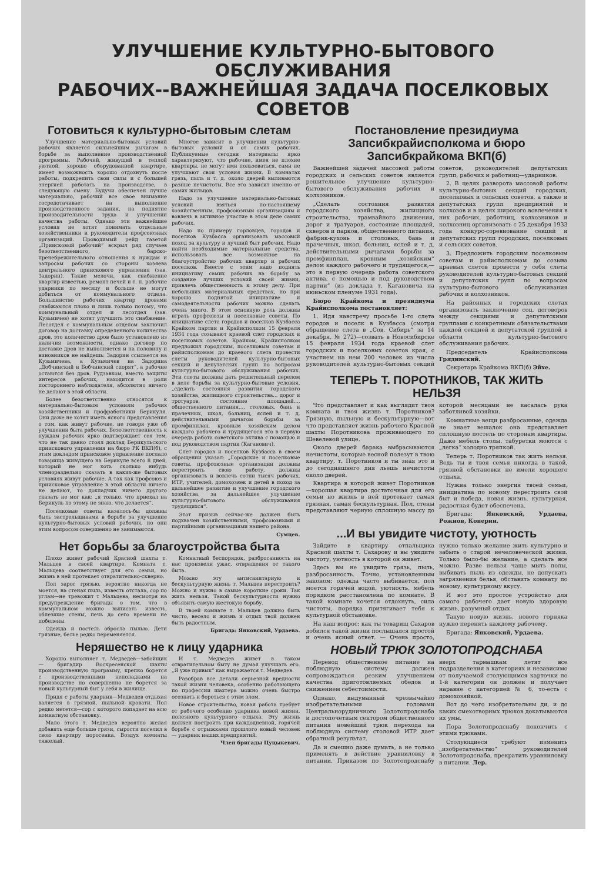УЛУЧШЕНИЕ КУЛЬТУРНО-БЫТОВОГО ОБСЛУЖИВАНИЯ
РАБОЧИХ--ВАЖНЕЙШАЯ ЗАДАЧА ПОСЕЛКОВЫХ СОВЕТОВ
Готовиться к культурно-бытовым слетам
Улучшение материально-бытовых условий рабочих является сильнейшим рычагом в борьбе за выполнение производственной программы. Рабочий, живущий в теплой уютной, хорошо оборудованной квартире, имеет возможность хорошо отдохнуть после работы, подкрепить свои силы и с большей энергией работать на производстве, в следующую смену. Будучи обеспечен лучше материально, рабочий все свое внимание сосредотачивает на выполнение производственного задания, на поднятие производительности труда и улучшении качества работы. Однако эти важнейшие условия не хотят понимать отдельные хозяйственники и руководители профсоюзных организаций. Проводимый рейд газетой „Приисковый рабочий“ вскрыл ряд случаев безответственного, барско-пренебрежительного отношения к нуждам и запросам рабочих со стороны хозяева центрального приискового управления (зав. Задорин). Такие мелочи, как снабжение квартир известью, ремонт печей и т. п. рабочие ударники по месяцу и больше не могут добиться от коммунального отдела. Большинство рабочих квартир дровами снабжаются плохо и лишь только потому, что коммунальный отдел и лесотдел (зав. Кузьмичев) не хотят улучшить это снабжение. Лесотдел с коммунальным отделом заключил договор на доставку определенного количества дров, это количество дров было установлено из наличия возможности, однако договор по доставке дров не выполняется и на половину и виновников не найдешь: Задорин ссылается на Кузьмичева, а Кузьмичев на Задорина „Добчинский и Бобчинский спорят“, а рабочие остаются без дров. Рудзавком, вместо защиты интересов рабочих, находится в роли постороннего наблюдателя, абсолютно ничего не делают в этой области.
Более безответственно относятся к материально-бытовым условиям рабочих хозяйственники и профработники Берикуля. Они даже не хотят иметь ясного представления о том, как живут рабочие, не говоря уже об улучшении быта рабочих. Безответственность к нуждам рабочих ярко подтверждает сея тем, что не так давно стоял доклад Берикульского приискового управления на бюро РК ВКП(б), с этим докладом приисковое управление послало товарища живущего на Берикуле всего 8 дней, который не мог хоть сколько нибудь членораздельно сказать в каких-же бытовых условиях живут рабочие. А так как профсоюз и приисковое управление в этой области ничего не делают, то докладчик ничего другого сказать не мог как: „я только, что приехал на Берикуль по этому не знаю, что делается“.
Поселковые советы казалось-бы должны быть застрельщиками в борьбе за улучшение культурно-бытовых условий рабочих, но они этим вопросом совершенно не занимаются.
Многое зависит в улучшении культурно-бытовых условий и от самих рабочих. Публикуемые сегодня материалы ярко характеризуют, что рабочие, имея не плохие квартиры, не могут ими пользоваться, сами не улучшают свои условия жизни. В комнатах грязь, пыль и т. д. около дверей выливаются разные нечистоты. Все это зависит именно от самих жильцов.
Надо за улучшение материально-бытовых условий взяться по-настоящему хозяйственным, профсоюзным организациям и вовлечь в активное участие в этом деле самих рабочих.
Надо по примеру горловцев, городов и поселков Кузбасса организовать массовый поход за культуру и лучший быт рабочих. Надо найти необходимые материальные средства, использовать все возможное на благоустройство рабочих квартир и рабочих поселков. Вместе с этим надо поднять инициативу самих рабочих на борьбу за создание лучших условий своей жизни, привлечь общественность к этому делу. При небольших материальных средствах, но при хорошо поднятой инициативе и самодеятельности рабочих можно сделать очень много. В этом основную роль должны играть профсоюзы и поселковые советы. По инициативе слета городов и поселков Кузбасса Крайком партии и Крайисполком 15 февраля 1934 года созывают краевой слет городских и поселковых советов. Крайком, Крайисполком предложил городским, поселковым советам и райисполкомам до краевого слета провести слеты руководителей культурно-бытовых секций и депутатских групп по вопросам культурно-бытового обслуживания рабочих. Эти слеты должны дать решительный перелом в деле борьбы за культурно-бытовые условия, „сделать состояния развития городского хозяйства, жилищного строительства... дорог и тротуаров, состояние площадей..., общественного питания..., столовых, бань и прачечных, школ, больниц, яслей и т. д. действительными рычагом борьбы за промфинплан, кровным хозяйским делом каждого рабочего и трудящегося это в первую очередь работа советского актива с помощью и под руководством партии (Каганович).
Слет городов и поселков Кузбасса в своем обращении указал: „Городские и поселковые советы, профсоюзные организации должны перестроить свою работу, должны организовать и вовлечь сотни тысяч рабочих, ИТР, учителей, домохозяек и детей в поход за дальнейшее развитие и улучшение городского хозяйства, за дальнейшее улучшение культурно-бытового обслуживания трудящихся“.
Этот призыв сейчас-же должен быть подхвачен хозяйственными, профсоюзными и партийными организациями нашего района.
Сумцев.
Нет борьбы за благоустройства быта
Плохо живет рабочий Красной шахты т. Мальцев в своей квартире. Комната т. Мальцева соответствует для его семьи, но жизнь в ней протекает отвратительно-скверно.
Пол зарос грязью, вероятно никогда не моется, на стенах пыль, известь отстала, сор по углам—не тревожит т Мальцева, несмотря на предупреждение бригады о том, что в коммунальном можно выписать известь, облезшие стены, печь до сего времени не побелены.
Одежда и постель обросла пылью. Дети грязные, белье редко переменяется.
Комнатный беспорядок, разбросанность на нас произвели ужас, отвращения от такого быта.
Можно эту антисанитарную и бескультурную жизнь т. Мальцев перестроить? Можно и нужно в самые короткие сроки. Так жить нельзя. Такой бескультурности нужно объявить самую жестокую борьбу.
В твоей комнате т. Мальцев должно быть чисто, весело и жизнь и отдых твой должен быть радостным.
Бригада: Янковский, Урдаева.
Неряшество не к лицу ударника
Хорошо выполняет т. Медведев—забойщик — бригадир Воскресенской шахты производственную программу, крепко борется с производственными неполадками на производстве но совершенно не борется за новый культурный быт у себя в жилище.
Придя с работы ударник—Медведев отдыхая валяется в грязной, пыльной кровати. Пол редко метется—сор с которого попадает на всю комнатную обстановку.
Мало этого т. Медведев вероятно желая добавить еще больше грязи, сырости поселил в свою квартиру поросенка. Воздух комнаты тяжелый.
И т. Медведев живет в таком отвратительном быту не думая улучшать его. „Я уже привык“ как выражается т. Медведев.
Разобрав все детали серьезной вредности такой жизни человека, особенно работающего по профессии шахтера можно очень быстро осознать и бороться с этим злом.
Новое строительство, новая работа требует от рабочего особенно ударника новой жизни, полезного культурного отдыха. Эту жизнь должен построить при каждодневной, горячей борьбе с отрыжками прошлого новый человек — ударник наших предприятий.
Член бригады Цуцыкевич.
Постановление президиума Запсибкрайисполкома и бюро Запсибкрайкома ВКП(б)
Важнейшей задачей массовой работы городских и сельских советов является решительное улучшение культурно-бытового обслуживания рабочих и колхозников.
„Сделать состояния развития городского хозяйства, жилищного строительства, трамвайного движения, дорог и тратуаров, состояние площадей, скверов и парков, общественного питания, фабрик-кухонь и столовых, бань и прачечных, школ, больниц, яслей и т. д. действительными рычагами борьбы за промфинплан, кровным „хозяйским“ делом каждого рабочего и трудящегося,—это в первую очередь работа советского актива, с помощью и под руководством партии“ (из доклада т. Кагановича на июньском пленуме 1931 года).
Бюро Крайкома и президиума Крайисполкома постановляет:
1. Идя навстречу просьбе 1-го слета городов и поселк в Кузбасса (смотри обращение слета в „Сов. Сибирь“ за 14 декабря, № 272)—созвать в Новосибирске 15 февраля 1934 года краевой слет городских и поселковых советов края, с участием на нем 200 человек из числа руководителей культурно-бытовых секций советов, руководителей депутатских групп, рабочих и работниц—ударников.
2. В целях разворота массовой работы культурно-бытовых секций городских, поселковых и сельских советов, а также и депутатских групп предприятий и колхозов и в целях широкого вовлечения в них рабочих, работниц, колхозников и колхозниц организовать с 25 декабря 1933 года конкурс-соревнование секций и депутатских групп городских, поселковых и сельских советов.
3. Предложить городским поселковым советам и райисполкомам до созыва краевых слетов провести у себя слеты руководителей культурно-бытовых секций и депутатских групп по вопросам культурно-бытового обслуживания рабочих и колхозников.
На районных и городских слетах организовать заключение соц. договоров между секциями и депутатскими группами с конкретными обязательствами каждой секцией и депутатской группой в области культурно-бытового обслуживания рабочих.
Председатель Крайисполкома Грядинский.
Секретарь Крайкома ВКП(б) Эйхе.
ТЕПЕРЬ Т. ПОРОТНИКОВ, ТАК ЖИТЬ НЕЛЬЗЯ
Что представляет и как выглядит твоя комната и твоя жизнь т. Поротников? Грязную, пыльную и бескультурную—вот что представляет жизнь рабочего Красной шахты Поротникова проживающего по Шевелевой улице.
Около дверей барака выбрасываются нечистоты, которые весной полезут в твою квартиру, т. Поротников и ты зная это и до сегодняшнего дня льешь нечистоты около дверей.
Квартира в которой живет Поротников—хорошая квартира достаточная для его семьи но жизнь в ней протекает самая грязная, самая бескультурная. Пол, стены представляют черную сплошную массу до которой месяцами не касалась рука заботливой хозяйки.
Комнатные вещи разбросанные, одежда не знает вешалок она представляет сплошную постель по сторонам квартиры. Даже мебель столы, табуретки моются с „легка“ холодно тряпкой.
Теперь т. Поротников так жить нельзя. Ведь ты и твоя семья никогда в такой, грязной обстановки не имели хорошего отдыха.
Нужна только энергия твоей семьи, инициатива по новому перестроить свой быт и победа, новая жизнь, культурная, радостная будет обеспечена.
Бригада: Янковский, Урдаева, Рожнов, Коверин.
...И вы увидите чистоту, уютность
Зайдите в квартиру отпальщика Красной шахты т. Сахарову и вы увидите чистоту, уютность в которой он живет.
Здесь вы не увидите грязь, пыль, разбросанность. Точно, установленным законом: одежда часто выбивается, пол моется горячей водой, уютность, мебель порядком расстановлена по комнате. В такой комнате хочется отдохнуть, сила чистоты, порядка притягивает тебя к культурной обстановке.
На наш вопрос: как ты товарищ Сахаров добился такой жизни послышался простой и очень ясный ответ. — Очень просто, нужно только желание жить культурно и забыть о старой нечеловеческой жизни. Только было-бы желание, а сделать все можно. Разве нельзя чаще мыть полы, выбивать пыль из одежды, не допускать загрязнения белья, обставить комнату по новому, культурному вкусу.
И вот это простое устройство для самого рабочего дает новую здоровую жизнь, разумный отдых.
Такую новую жизнь, нового горняка нужно перенять каждому рабочему.
Бригада: Янковский, Урдаева.
НОВЫЙ ТРЮК ЗОЛОТОПРОДСНАБА
Перевод общественное питание на поблюдную систему должен сопровождаться резким улучшением качества приготовляемых обедов и снижением себестоимости.
Однако, выдуманный чрезвычайно изобретательными головами Центральнорудничного Золотопродснаба и достопочетным сектором общественного питания новейший трюк перехода на поблюдную систему столовой ИТР дает обратный результат.
Да и смешно даже думать, а не только применять в действие уравниловку в питании. Приказом по Золотопродснабу вверх тармашкам летят все подразделения в категориях и независимо от получаемой столующимся карточки по 1-й категории он должен и получает наравне с категорией № 6, то-есть с домохозяйкой.
Вот до чего изобретательны ди, и до каких смехотворных трюков докатываются их умы.
Пора Золотопродснабу покончить с этими трюками.
Столующиеся требуют изменить „изобретательство“ руководителей Золотопродснаба, прекратить уравниловку в питании. Лер.